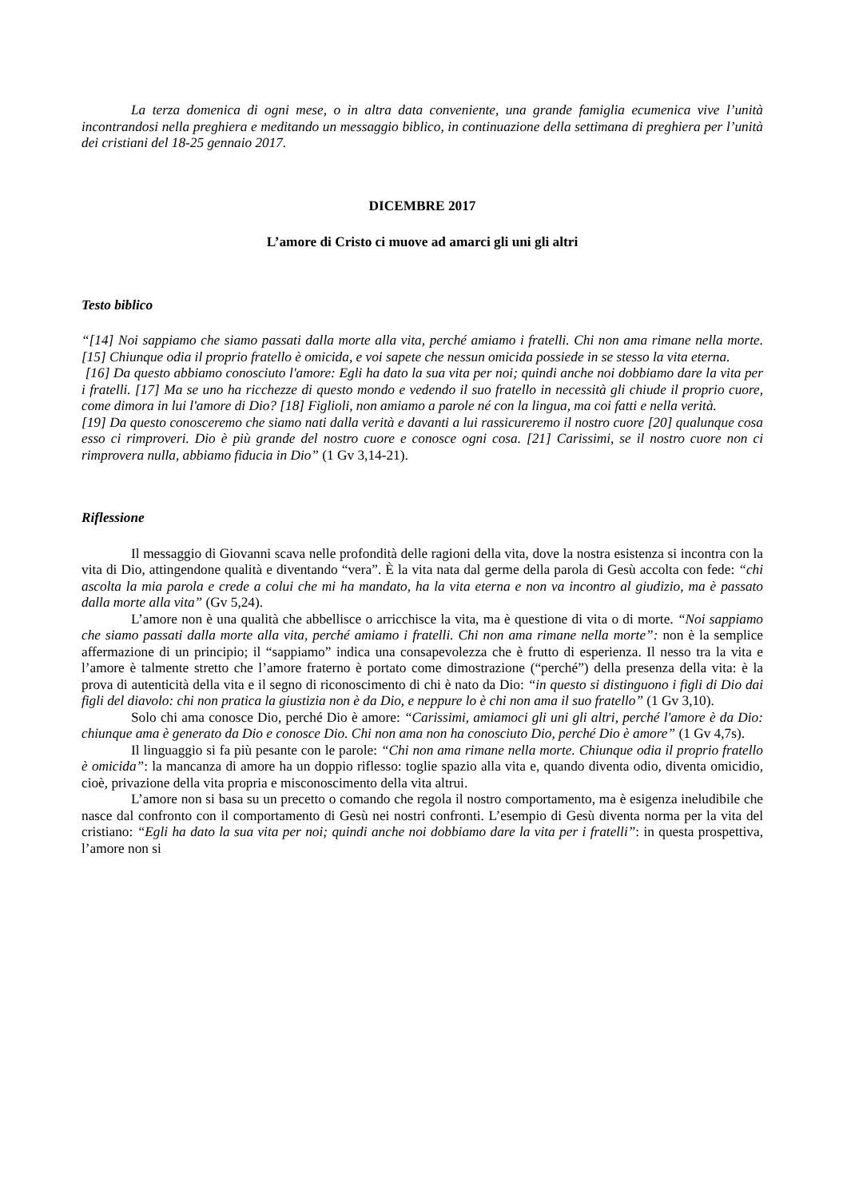La terza domenica di ogni mese, o in altra data conveniente, una grande famiglia ecumenica vive l’unità incontrandosi nella preghiera e meditando un messaggio biblico, in continuazione della settimana di preghiera per l’unità dei cristiani del 18-25 gennaio 2017.
DICEMBRE 2017
L’amore di Cristo ci muove ad amarci gli uni gli altri
Testo biblico
“[14] Noi sappiamo che siamo passati dalla morte alla vita, perché amiamo i fratelli. Chi non ama rimane nella morte. [15] Chiunque odia il proprio fratello è omicida, e voi sapete che nessun omicida possiede in se stesso la vita eterna.
[16] Da questo abbiamo conosciuto l'amore: Egli ha dato la sua vita per noi; quindi anche noi dobbiamo dare la vita per i fratelli. [17] Ma se uno ha ricchezze di questo mondo e vedendo il suo fratello in necessità gli chiude il proprio cuore, come dimora in lui l'amore di Dio? [18] Figlioli, non amiamo a parole né con la lingua, ma coi fatti e nella verità.
[19] Da questo conosceremo che siamo nati dalla verità e davanti a lui rassicureremo il nostro cuore [20] qualunque cosa esso ci rimproveri. Dio è più grande del nostro cuore e conosce ogni cosa. [21] Carissimi, se il nostro cuore non ci rimprovera nulla, abbiamo fiducia in Dio” (1 Gv 3,14-21).
Riflessione
Il messaggio di Giovanni scava nelle profondità delle ragioni della vita, dove la nostra esistenza si incontra con la vita di Dio, attingendone qualità e diventando “vera”. È la vita nata dal germe della parola di Gesù accolta con fede: “chi ascolta la mia parola e crede a colui che mi ha mandato, ha la vita eterna e non va incontro al giudizio, ma è passato dalla morte alla vita” (Gv 5,24).
L’amore non è una qualità che abbellisce o arricchisce la vita, ma è questione di vita o di morte. “Noi sappiamo che siamo passati dalla morte alla vita, perché amiamo i fratelli. Chi non ama rimane nella morte”: non è la semplice affermazione di un principio; il “sappiamo” indica una consapevolezza che è frutto di esperienza. Il nesso tra la vita e l’amore è talmente stretto che l’amore fraterno è portato come dimostrazione (“perché”) della presenza della vita: è la prova di autenticità della vita e il segno di riconoscimento di chi è nato da Dio: “in questo si distinguono i figli di Dio dai figli del diavolo: chi non pratica la giustizia non è da Dio, e neppure lo è chi non ama il suo fratello” (1 Gv 3,10).
Solo chi ama conosce Dio, perché Dio è amore: “Carissimi, amiamoci gli uni gli altri, perché l'amore è da Dio: chiunque ama è generato da Dio e conosce Dio. Chi non ama non ha conosciuto Dio, perché Dio è amore” (1 Gv 4,7s).
Il linguaggio si fa più pesante con le parole: “Chi non ama rimane nella morte. Chiunque odia il proprio fratello è omicida”: la mancanza di amore ha un doppio riflesso: toglie spazio alla vita e, quando diventa odio, diventa omicidio, cioè, privazione della vita propria e misconoscimento della vita altrui.
L’amore non si basa su un precetto o comando che regola il nostro comportamento, ma è esigenza ineludibile che nasce dal confronto con il comportamento di Gesù nei nostri confronti. L’esempio di Gesù diventa norma per la vita del cristiano: “Egli ha dato la sua vita per noi; quindi anche noi dobbiamo dare la vita per i fratelli”: in questa prospettiva, l’amore non si